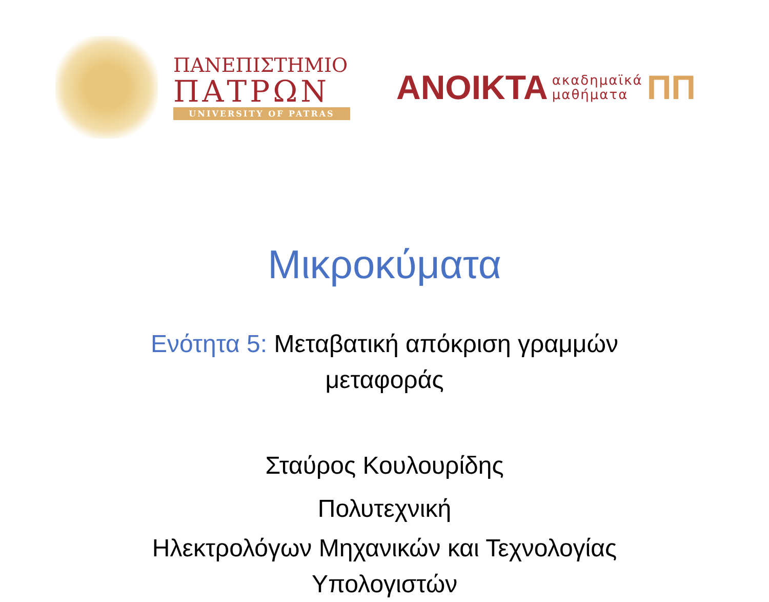ΠΑΝΕΠΙΣΤΗΜΙΟ
ΠΑΤΡΩΝ
UNIVERSITY OF PATRAS
ΑΝΟΙΚΤΑ ακαδημαϊκά
μαθήματα ΠΠ
Μικροκύματα
Ενότητα 5: Μεταβατική απόκριση γραμμών
μεταφοράς
Σταύρος Κουλουρίδης
Πολυτεχνική
Ηλεκτρολόγων Μηχανικών και Τεχνολογίας
Υπολογιστών